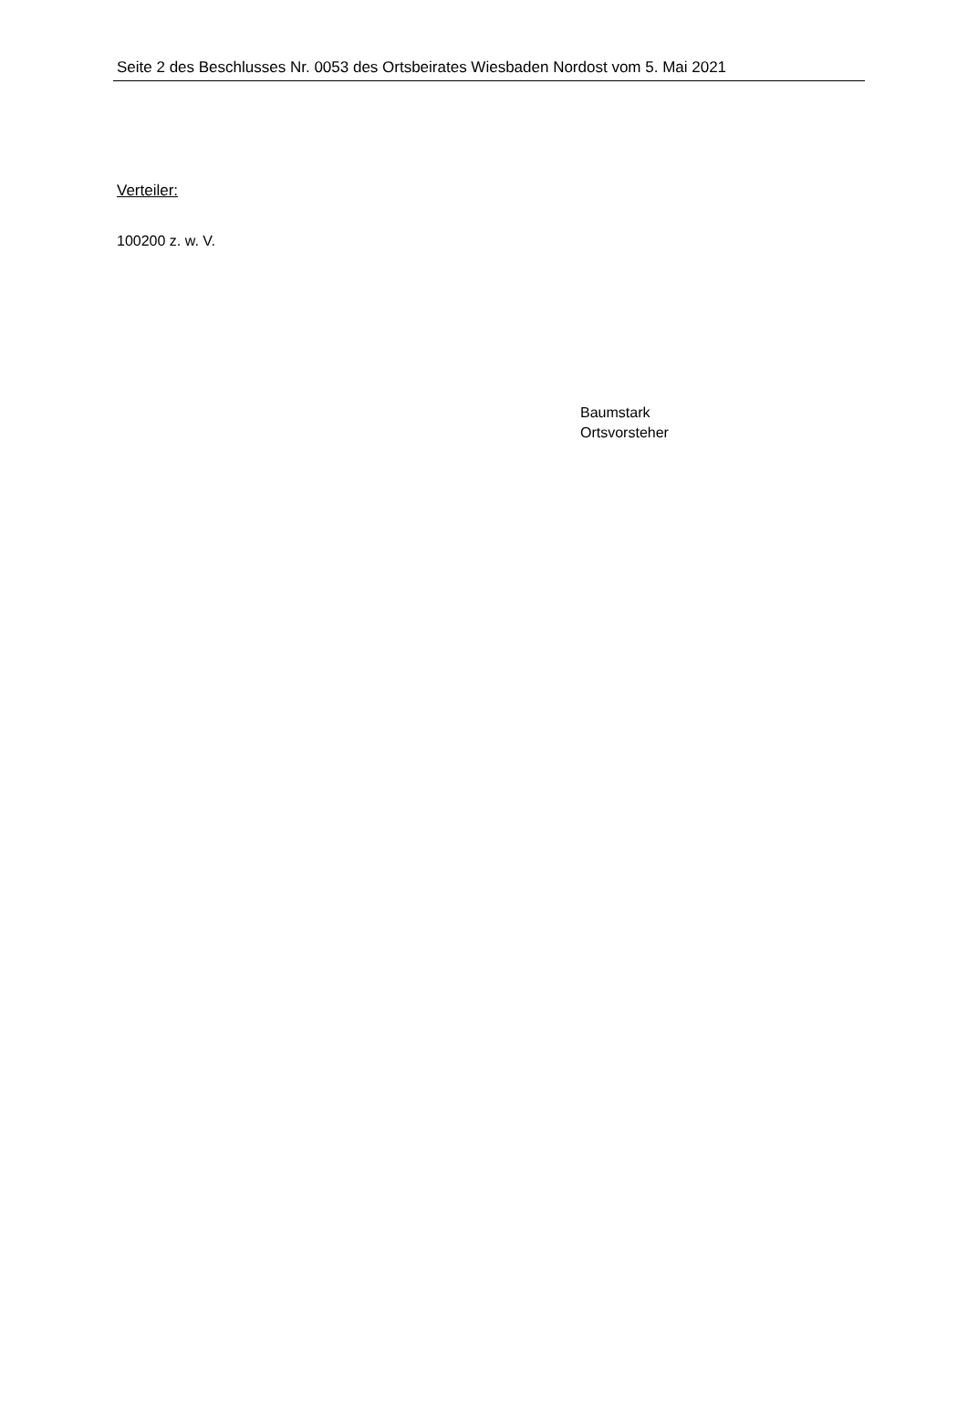Seite 2 des Beschlusses Nr. 0053 des Ortsbeirates Wiesbaden Nordost vom 5. Mai 2021
Verteiler:
100200 z. w. V.
Baumstark
Ortsvorsteher